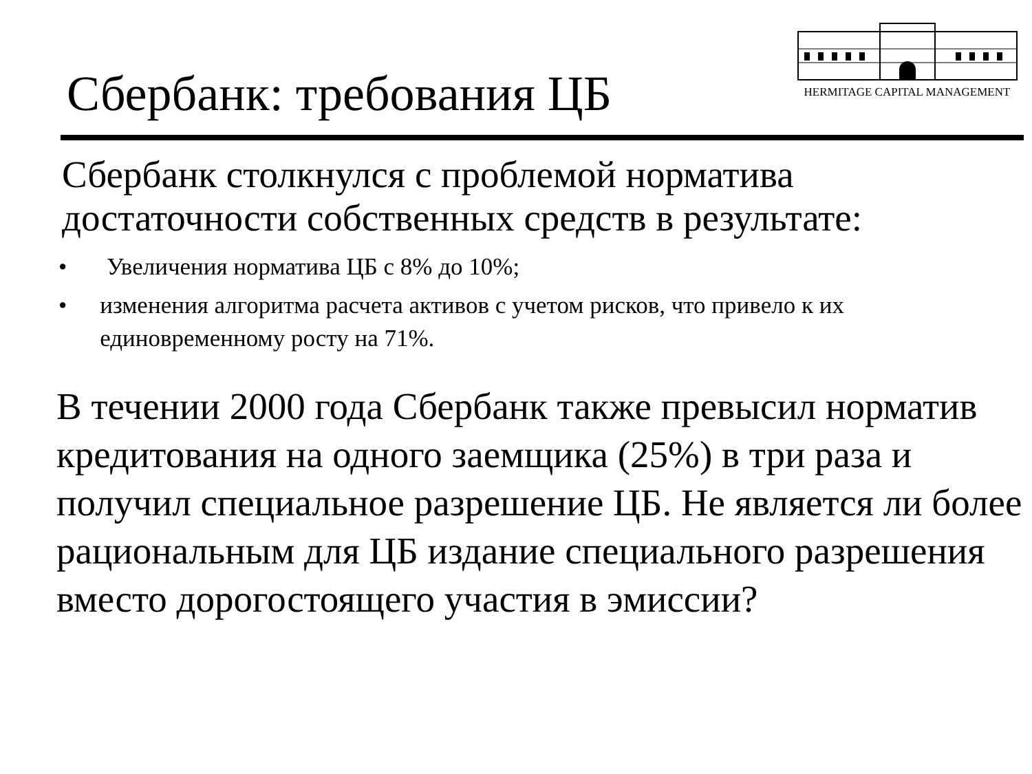Сбербанк: требования ЦБ
HERMITAGE CAPITAL MANAGEMENT
Сбербанк столкнулся с проблемой норматива достаточности собственных средств в результате:
• Увеличения норматива ЦБ с 8% до 10%;
• изменения алгоритма расчета активов с учетом рисков, что привело к их единовременному росту на 71%.
В течении 2000 года Сбербанк также превысил норматив кредитования на одного заемщика (25%) в три раза и получил специальное разрешение ЦБ. Не является ли более рациональным для ЦБ издание специального разрешения вместо дорогостоящего участия в эмиссии?